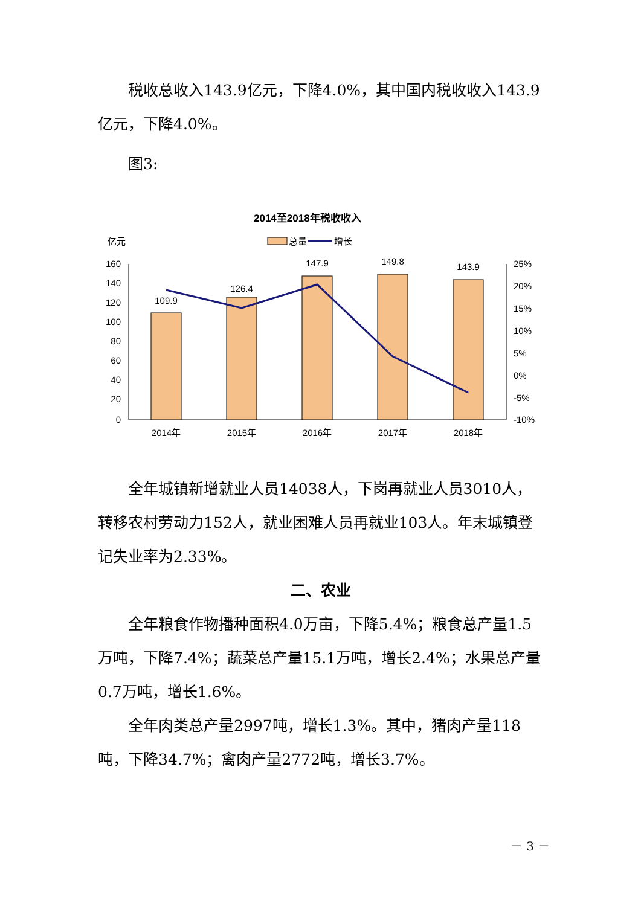税收总收入143.9亿元，下降4.0%，其中国内税收收入143.9亿元，下降4.0%。
图3:
2014至2018年税收收入
亿元
总量
增长
160
140
120
100
80
60
40
20
0
25%
20%
15%
10%
5%
0%
-5%
-10%
109.9
126.4
147.9
149.8
143.9
2014年
2015年
2016年
2017年
2018年
全年城镇新增就业人员14038人，下岗再就业人员3010人，转移农村劳动力152人，就业困难人员再就业103人。年末城镇登记失业率为2.33%。
二、农业
全年粮食作物播种面积4.0万亩，下降5.4%；粮食总产量1.5万吨，下降7.4%；蔬菜总产量15.1万吨，增长2.4%；水果总产量0.7万吨，增长1.6%。
全年肉类总产量2997吨，增长1.3%。其中，猪肉产量118吨，下降34.7%；禽肉产量2772吨，增长3.7%。
－ 3 －